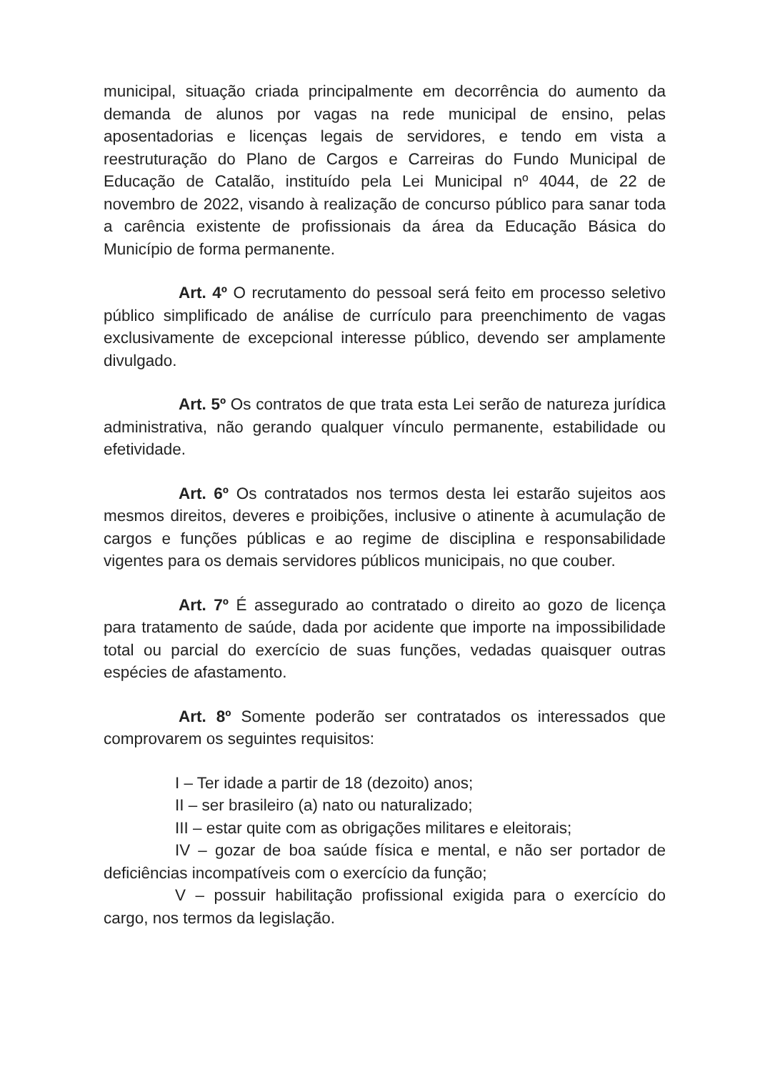municipal, situação criada principalmente em decorrência do aumento da demanda de alunos por vagas na rede municipal de ensino, pelas aposentadorias e licenças legais de servidores, e tendo em vista a reestruturação do Plano de Cargos e Carreiras do Fundo Municipal de Educação de Catalão, instituído pela Lei Municipal nº 4044, de 22 de novembro de 2022, visando à realização de concurso público para sanar toda a carência existente de profissionais da área da Educação Básica do Município de forma permanente.
Art. 4º O recrutamento do pessoal será feito em processo seletivo público simplificado de análise de currículo para preenchimento de vagas exclusivamente de excepcional interesse público, devendo ser amplamente divulgado.
Art. 5º Os contratos de que trata esta Lei serão de natureza jurídica administrativa, não gerando qualquer vínculo permanente, estabilidade ou efetividade.
Art. 6º Os contratados nos termos desta lei estarão sujeitos aos mesmos direitos, deveres e proibições, inclusive o atinente à acumulação de cargos e funções públicas e ao regime de disciplina e responsabilidade vigentes para os demais servidores públicos municipais, no que couber.
Art. 7º É assegurado ao contratado o direito ao gozo de licença para tratamento de saúde, dada por acidente que importe na impossibilidade total ou parcial do exercício de suas funções, vedadas quaisquer outras espécies de afastamento.
Art. 8º Somente poderão ser contratados os interessados que comprovarem os seguintes requisitos:
I – Ter idade a partir de 18 (dezoito) anos;
II – ser brasileiro (a) nato ou naturalizado;
III – estar quite com as obrigações militares e eleitorais;
IV – gozar de boa saúde física e mental, e não ser portador de deficiências incompatíveis com o exercício da função;
V – possuir habilitação profissional exigida para o exercício do cargo, nos termos da legislação.